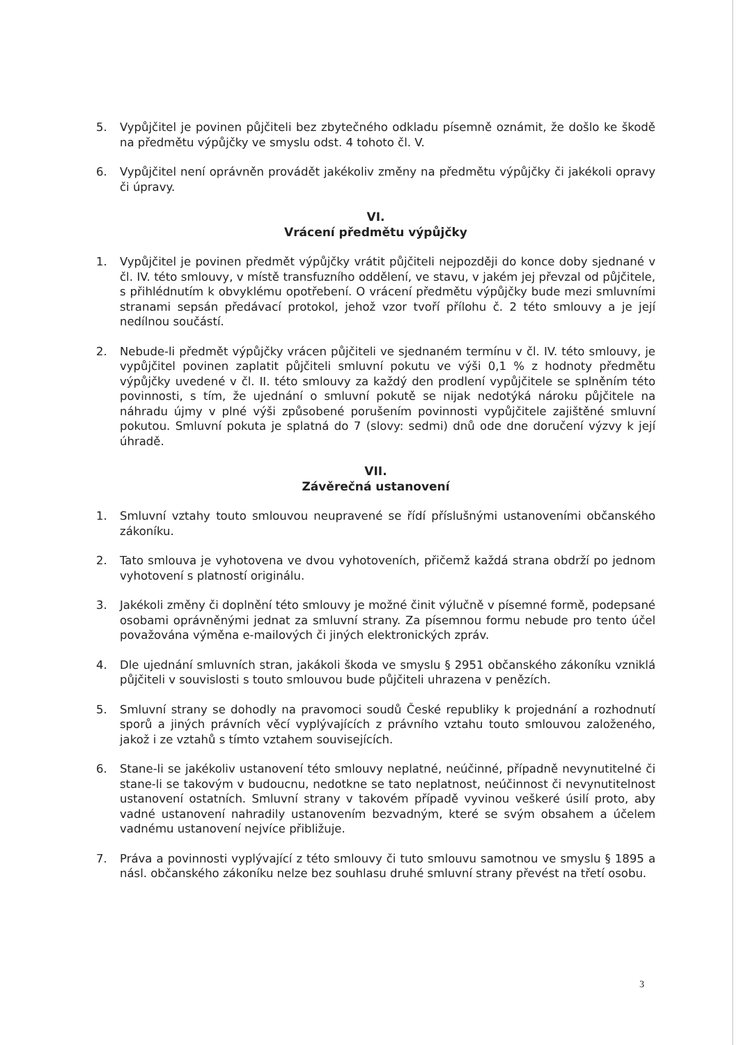5. Vypůjčitel je povinen půjčiteli bez zbytečného odkladu písemně oznámit, že došlo ke škodě na předmětu výpůjčky ve smyslu odst. 4 tohoto čl. V.
6. Vypůjčitel není oprávněn provádět jakékoliv změny na předmětu výpůjčky či jakékoli opravy či úpravy.
VI.
Vrácení předmětu výpůjčky
1. Vypůjčitel je povinen předmět výpůjčky vrátit půjčiteli nejpozději do konce doby sjednané v čl. IV. této smlouvy, v místě transfuzního oddělení, ve stavu, v jakém jej převzal od půjčitele, s přihlédnutím k obvyklému opotřebení. O vrácení předmětu výpůjčky bude mezi smluvními stranami sepsán předávací protokol, jehož vzor tvoří přílohu č. 2 této smlouvy a je její nedílnou součástí.
2. Nebude-li předmět výpůjčky vrácen půjčiteli ve sjednaném termínu v čl. IV. této smlouvy, je vypůjčitel povinen zaplatit půjčiteli smluvní pokutu ve výši 0,1 % z hodnoty předmětu výpůjčky uvedené v čl. II. této smlouvy za každý den prodlení vypůjčitele se splněním této povinnosti, s tím, že ujednání o smluvní pokutě se nijak nedotýká nároku půjčitele na náhradu újmy v plné výši způsobené porušením povinnosti vypůjčitele zajištěné smluvní pokutou. Smluvní pokuta je splatná do 7 (slovy: sedmi) dnů ode dne doručení výzvy k její úhradě.
VII.
Závěrečná ustanovení
1. Smluvní vztahy touto smlouvou neupravené se řídí příslušnými ustanoveními občanského zákoníku.
2. Tato smlouva je vyhotovena ve dvou vyhotoveních, přičemž každá strana obdrží po jednom vyhotovení s platností originálu.
3. Jakékoli změny či doplnění této smlouvy je možné činit výlučně v písemné formě, podepsané osobami oprávněnými jednat za smluvní strany. Za písemnou formu nebude pro tento účel považována výměna e-mailových či jiných elektronických zpráv.
4. Dle ujednání smluvních stran, jakákoli škoda ve smyslu § 2951 občanského zákoníku vzniklá půjčiteli v souvislosti s touto smlouvou bude půjčiteli uhrazena v penězích.
5. Smluvní strany se dohodly na pravomoci soudů České republiky k projednání a rozhodnutí sporů a jiných právních věcí vyplývajících z právního vztahu touto smlouvou založeného, jakož i ze vztahů s tímto vztahem souvisejících.
6. Stane-li se jakékoliv ustanovení této smlouvy neplatné, neúčinné, případně nevynutitelné či stane-li se takovým v budoucnu, nedotkne se tato neplatnost, neúčinnost či nevynutitelnost ustanovení ostatních. Smluvní strany v takovém případě vyvinou veškeré úsilí proto, aby vadné ustanovení nahradily ustanovením bezvadným, které se svým obsahem a účelem vadnému ustanovení nejvíce přibližuje.
7. Práva a povinnosti vyplývající z této smlouvy či tuto smlouvu samotnou ve smyslu § 1895 a násl. občanského zákoníku nelze bez souhlasu druhé smluvní strany převést na třetí osobu.
3